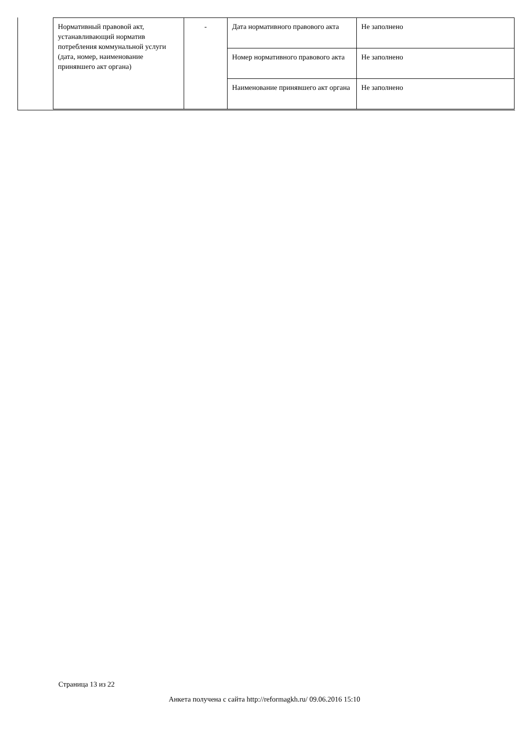| Нормативный правовой акт, устанавливающий норматив потребления коммунальной услуги (дата, номер, наименование принявшего акт органа) | - | Дата нормативного правового акта | Не заполнено |
| | | Номер нормативного правового акта | Не заполнено |
| | | Наименование принявшего акт органа | Не заполнено |
Страница 13 из 22
Анкета получена с сайта http://reformagkh.ru/ 09.06.2016 15:10